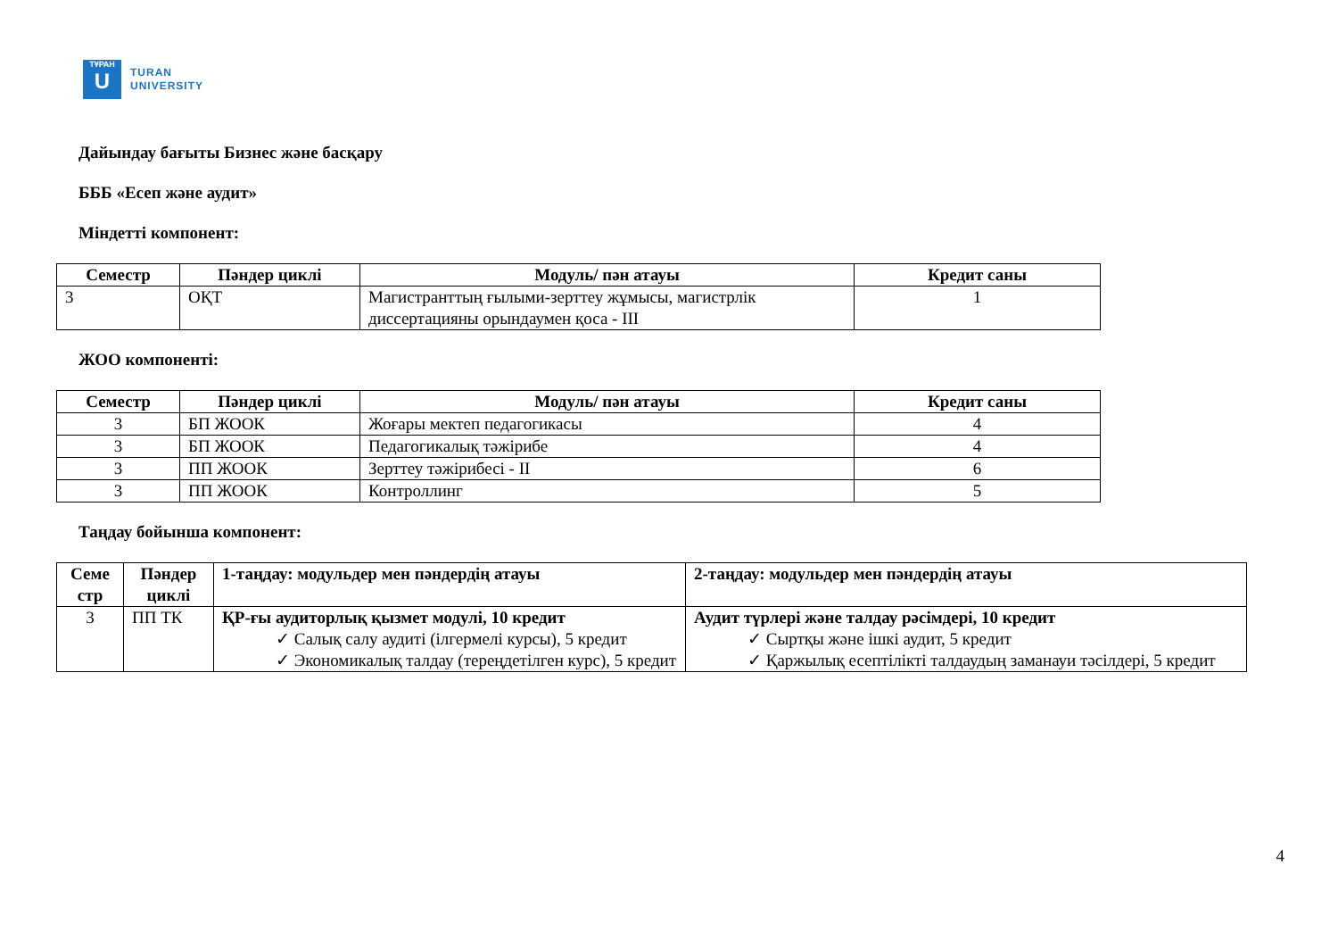ТҰРАН
U
TURAN
UNIVERSITY
Дайындау бағыты Бизнес және басқару
БББ «Есеп және аудит»
Міндетті компонент:
| Семестр | Пәндер циклі | Модуль/ пән атауы | Кредит саны |
| --- | --- | --- | --- |
| 3 | ОҚТ | Магистранттың ғылыми-зерттеу жұмысы, магистрлік диссертацияны орындаумен қоса - ІІІ | 1 |
ЖОО компоненті:
| Семестр | Пәндер циклі | Модуль/ пән атауы | Кредит саны |
| --- | --- | --- | --- |
| 3 | БП ЖООК | Жоғары мектеп педагогикасы | 4 |
| 3 | БП ЖООК | Педагогикалық тәжірибе | 4 |
| 3 | ПП ЖООК | Зерттеу тәжірибесі - ІІ | 6 |
| 3 | ПП ЖООК | Контроллинг | 5 |
Таңдау бойынша компонент:
| Семе стр | Пәндер циклі | 1-таңдау: модульдер мен пәндердің атауы | 2-таңдау: модульдер мен пәндердің атауы |
| --- | --- | --- | --- |
| 3 | ПП ТК | ҚР-ғы аудиторлық қызмет модулі, 10 кредит ✓ Салық салу аудиті (ілгермелі курсы), 5 кредит ✓ Экономикалық талдау (тереңдетілген курс), 5 кредит | Аудит түрлері және талдау рәсімдері, 10 кредит ✓ Сыртқы және ішкі аудит, 5 кредит ✓ Қаржылық есептілікті талдаудың заманауи тәсілдері, 5 кредит |
4